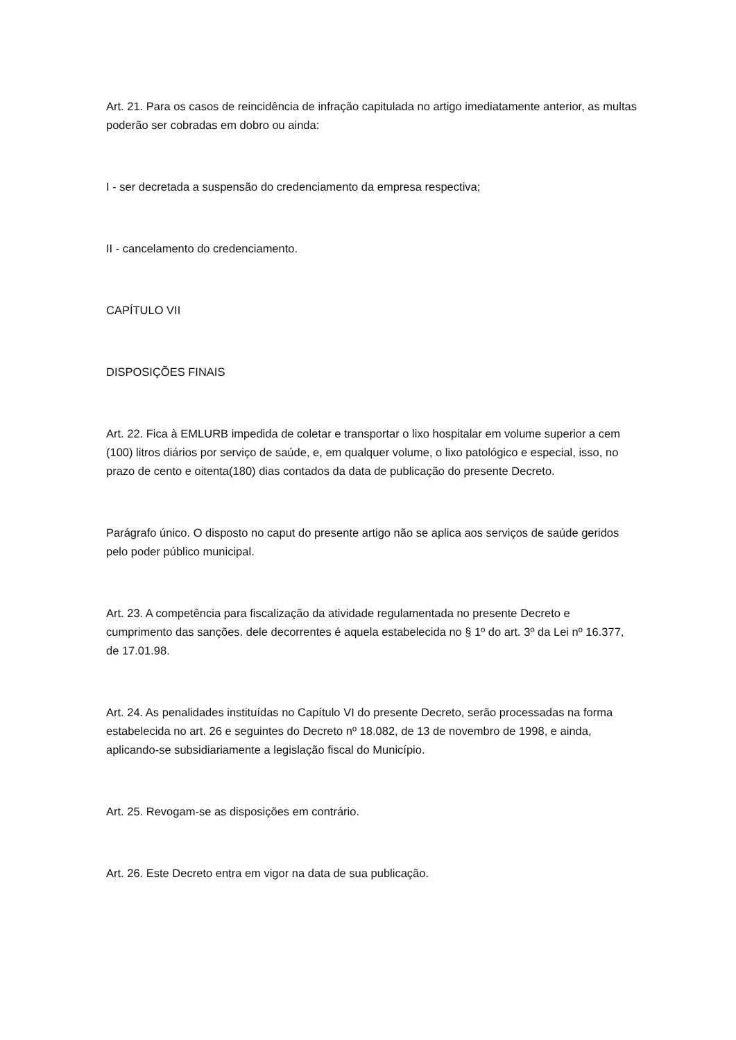Art. 21. Para os casos de reincidência de infração capitulada no artigo imediatamente anterior, as multas poderão ser cobradas em dobro ou ainda:
I - ser decretada a suspensão do credenciamento da empresa respectiva;
II - cancelamento do credenciamento.
CAPÍTULO VII
DISPOSIÇÕES FINAIS
Art. 22. Fica à EMLURB impedida de coletar e transportar o lixo hospitalar em volume superior a cem (100) litros diários por serviço de saúde, e, em qualquer volume, o lixo patológico e especial, isso, no prazo de cento e oitenta(180) dias contados da data de publicação do presente Decreto.
Parágrafo único. O disposto no caput do presente artigo não se aplica aos serviços de saúde geridos pelo poder público municipal.
Art. 23. A competência para fiscalização da atividade regulamentada no presente Decreto e cumprimento das sanções. dele decorrentes é aquela estabelecida no § 1º do art. 3º da Lei nº 16.377, de 17.01.98.
Art. 24. As penalidades instituídas no Capítulo VI do presente Decreto, serão processadas na forma estabelecida no art. 26 e seguintes do Decreto nº 18.082, de 13 de novembro de 1998, e ainda, aplicando-se subsidiariamente a legislação fiscal do Município.
Art. 25. Revogam-se as disposições em contrário.
Art. 26. Este Decreto entra em vigor na data de sua publicação.